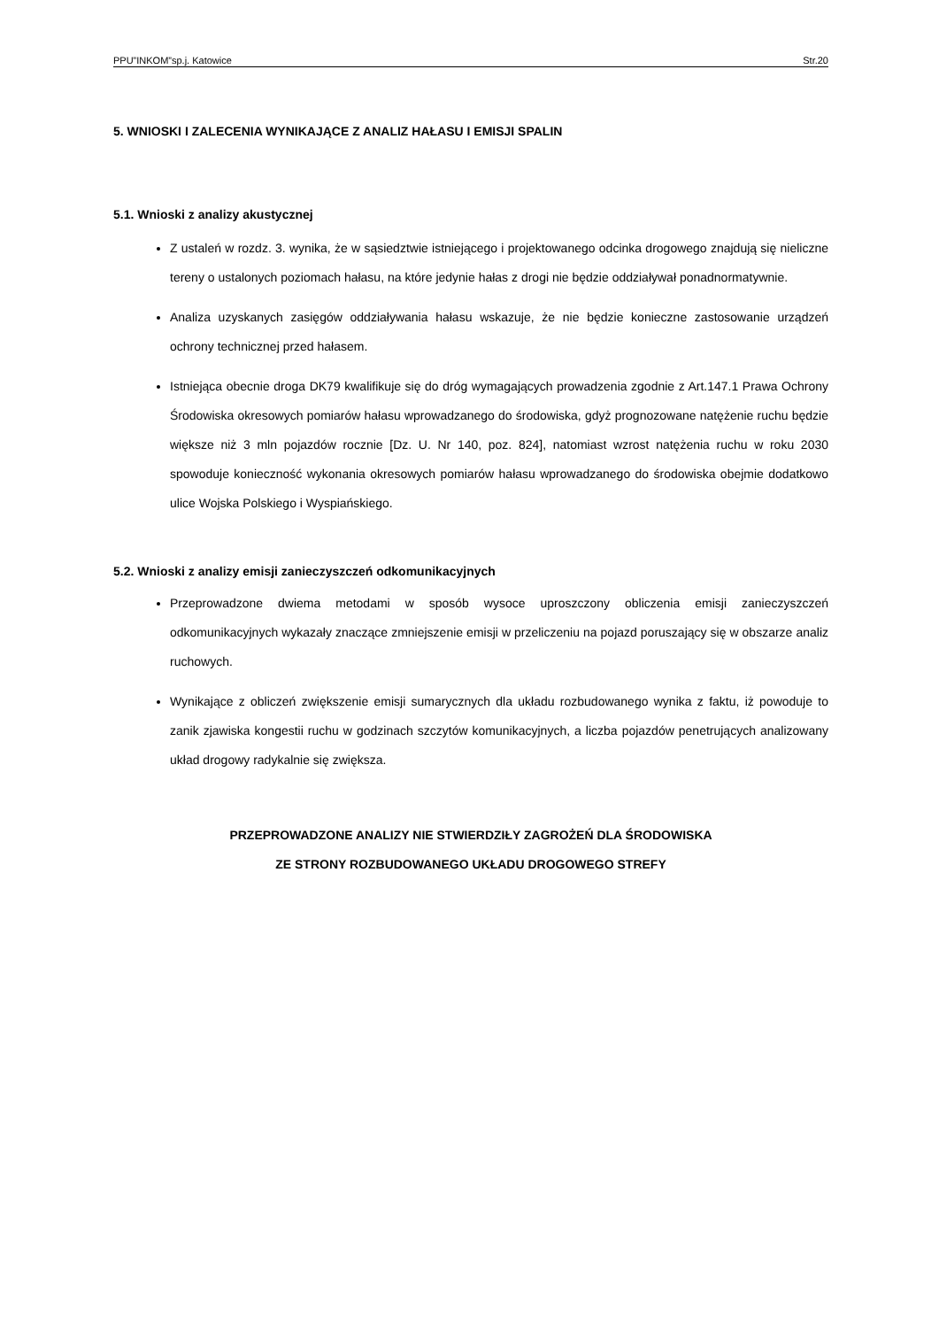PPU”INKOM”sp.j. Katowice Str.20
5. WNIOSKI I ZALECENIA WYNIKAJĄCE Z ANALIZ HAŁASU I EMISJI SPALIN
5.1. Wnioski z analizy akustycznej
Z ustaleń w rozdz. 3. wynika, że w sąsiedztwie istniejącego i projektowanego odcinka drogowego znajdują się nieliczne tereny o ustalonych poziomach hałasu, na które jedynie hałas z drogi nie będzie oddziaływał ponadnormatywnie.
Analiza uzyskanych zasięgów oddziaływania hałasu wskazuje, że nie będzie konieczne zastosowanie urządzeń ochrony technicznej przed hałasem.
Istniejąca obecnie droga DK79 kwalifikuje się do dróg wymagających prowadzenia zgodnie z Art.147.1 Prawa Ochrony Środowiska okresowych pomiarów hałasu wprowadzanego do środowiska, gdyż prognozowane natężenie ruchu będzie większe niż 3 mln pojazdów rocznie [Dz. U. Nr 140, poz. 824], natomiast wzrost natężenia ruchu w roku 2030 spowoduje konieczność wykonania okresowych pomiarów hałasu wprowadzanego do środowiska obejmie dodatkowo ulice Wojska Polskiego i Wyspiańskiego.
5.2. Wnioski z analizy emisji zanieczyszczeń odkomunikacyjnych
Przeprowadzone dwiema metodami w sposób wysoce uproszczony obliczenia emisji zanieczyszczeń odkomunikacyjnych wykazały znaczące zmniejszenie emisji w przeliczeniu na pojazd poruszający się w obszarze analiz ruchowych.
Wynikające z obliczeń zwiększenie emisji sumarycznych dla układu rozbudowanego wynika z faktu, iż powoduje to zanik zjawiska kongestii ruchu w godzinach szczytów komunikacyjnych, a liczba pojazdów penetrujących analizowany układ drogowy radykalnie się zwiększa.
PRZEPROWADZONE ANALIZY NIE STWIERDZIŁY ZAGROŻEŃ DLA ŚRODOWISKA
ZE STRONY ROZBUDOWANEGO UKŁADU DROGOWEGO STREFY